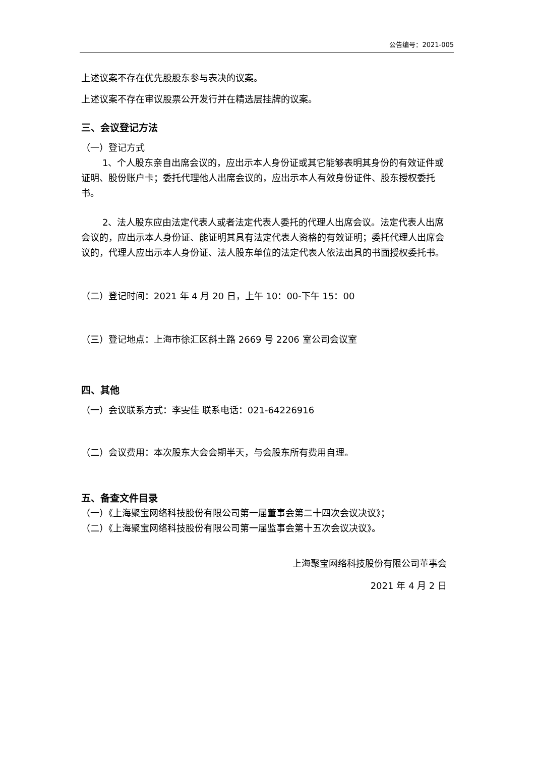公告编号：2021-005
上述议案不存在优先股股东参与表决的议案。
上述议案不存在审议股票公开发行并在精选层挂牌的议案。
三、会议登记方法
（一）登记方式
1、个人股东亲自出席会议的，应出示本人身份证或其它能够表明其身份的有效证件或证明、股份账户卡；委托代理他人出席会议的，应出示本人有效身份证件、股东授权委托书。
2、法人股东应由法定代表人或者法定代表人委托的代理人出席会议。法定代表人出席会议的，应出示本人身份证、能证明其具有法定代表人资格的有效证明；委托代理人出席会议的，代理人应出示本人身份证、法人股东单位的法定代表人依法出具的书面授权委托书。
（二）登记时间：2021 年 4 月 20 日，上午 10：00-下午 15：00
（三）登记地点：上海市徐汇区斜土路 2669 号 2206 室公司会议室
四、其他
（一）会议联系方式：李雯佳 联系电话：021-64226916
（二）会议费用：本次股东大会会期半天，与会股东所有费用自理。
五、备查文件目录
（一）《上海聚宝网络科技股份有限公司第一届董事会第二十四次会议决议》；
（二）《上海聚宝网络科技股份有限公司第一届监事会第十五次会议决议》。
上海聚宝网络科技股份有限公司董事会
2021 年 4 月 2 日